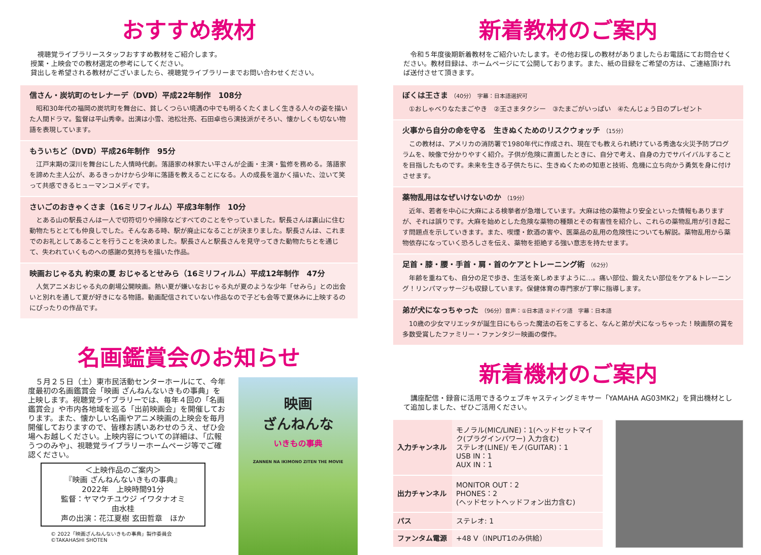おすすめ教材
　視聴覚ライブラリースタッフおすすめ教材をご紹介します。
授業・上映会での教材選定の参考にしてください。
貸出しを希望される教材がございましたら、視聴覚ライブラリーまでお問い合わせください。
信さん・炭坑町のセレナーデ（DVD）平成22年制作　108分
　昭和30年代の福岡の炭坑町を舞台に、貧しくつらい境遇の中でも明るくたくましく生きる人々の姿を描いた人間ドラマ。監督は平山秀幸。出演は小雪、池松壮亮、石田卓也ら演技派がそろい、懐かしくも切ない物語を表現しています。
もういちど（DVD）平成26年制作　95分
　江戸末期の深川を舞台にした人情時代劇。落語家の林家たい平さんが企画・主演・監修を務める。落語家を諦めた主人公が、あるきっかけから少年に落語を教えることになる。人の成長を温かく描いた、泣いて笑って共感できるヒューマンコメディです。
さいごのおきゃくさま（16ミリフィルム）平成3年制作　10分
　とある山の駅長さんは一人で切符切りや掃除などすべてのことをやっていました。駅長さんは裏山に住む動物たちととても仲良しでした。そんなある時、駅が廃止になることが決まりました。駅長さんは、これまでのお礼としてあることを行うことを決めました。駅長さんと駅長さんを見守ってきた動物たちとを通じて、失われていくものへの感謝の気持ちを描いた作品。
映画おじゃる丸 約束の夏 おじゃるとせみら（16ミリフィルム）平成12年制作　47分
　人気アニメおじゃる丸の劇場公開映画。熱い夏が嫌いなおじゃる丸が夏のような少年「せみら」との出会いと別れを通して夏が好きになる物語。動画配信されていない作品なので子ども会等で夏休みに上映するのにぴったりの作品です。
名画鑑賞会のお知らせ
　５月２５日（土）東市民活動センターホールにて、今年度最初の名画鑑賞会「映画 ざんねんないきもの事典」を上映します。視聴覚ライブラリーでは、毎年４回の「名画鑑賞会」や市内各地域を巡る「出前映画会」を開催しております。また、懐かしい名画やアニメ映画の上映会を毎月開催しておりますので、皆様お誘いあわせのうえ、ぜひ会場へお越しください。上映内容についての詳細は、「広報うつのみや」、視聴覚ライブラリーホームページ等でご確認ください。
＜上映作品のご案内＞
『映画 ざんねんないきもの事典』
2022年　上映時間91分
監督：ヤマウチユウジ イワタナオミ
由水桂
声の出演：花江夏樹 玄田哲章　ほか
© 2022「映画ざんねんないきもの事典」製作委員会
©TAKAHASHI SHOTEN
映画
ざんねんな
いきもの事典
ZANNEN NA IKIMONO ZITEN THE MOVIE
新着教材のご案内
　令和５年度後期新着教材をご紹介いたします。その他お探しの教材がありましたらお電話にてお問合せください。教材目録は、ホームページにて公開しております。また、紙の目録をご希望の方は、ご連絡頂ければ送付させて頂きます。
ぼくは王さま （40分）　字幕：日本語選択可
　①おしゃべりなたまごやき　②王さまタクシー　③たまごがいっぱい　④たんじょう日のプレゼント
火事から自分の命を守る　生きぬくためのリスクウォッチ （15分）
　この教材は、アメリカの消防署で1980年代に作成され、現在でも教えられ続けている秀逸な火災予防プログラムを、映像で分かりやすく紹介。子供が危険に直面したときに、自分で考え、自身の力でサバイバルすることを目指したものです。未来を生きる子供たちに、生きぬくための知恵と技術、危機に立ち向かう勇気を身に付けさせます。
薬物乱用はなぜいけないのか （19分）
　近年、若者を中心に大麻による検挙者が急増しています。大麻は他の薬物より安全といった情報もありますが、それは誤りです。大麻を始めとした危険な薬物の種類とその有害性を紹介し、これらの薬物乱用が引き起こす問題点を示していきます。また、喫煙・飲酒の害や、医薬品の乱用の危険性についても解説。薬物乱用から薬物依存になっていく恐ろしさを伝え、薬物を拒絶する強い意志を持たせます。
足首・膝・腰・手首・肩・首のケアとトレーニング術 （62分）
　年齢を重ねても、自分の足で歩き、生活を楽しめますように…。痛い部位、鍛えたい部位をケア＆トレーニング！リンパマッサージも収録しています。保健体育の専門家が丁寧に指導します。
弟が犬になっちゃった （96分）音声：①日本語 ②ドイツ語　字幕：日本語
　10歳の少女マリエッタが誕生日にもらった魔法の石をこすると、なんと弟が犬になっちゃった！映画祭の賞を多数受賞したファミリー・ファンタジー映画の傑作。
新着機材のご案内
　講座配信・録音に活用できるウェブキャスティングミキサー「YAMAHA AG03MK2」を貸出機材として追加しました、ぜひご活用ください。
| 入力チャンネル | モノラル(MIC/LINE)：1(ヘッドセットマイク(プラグインパワー) 入力含む) ステレオ(LINE)/ モノ(GUITAR)：1 USB IN：1 AUX IN：1 |
| 出力チャンネル | MONITOR OUT：2 PHONES：2 (ヘッドセットヘッドフォン出力含む) |
| パス | ステレオ: 1 |
| ファンタム電源 | +48 V（INPUT1のみ供給） |